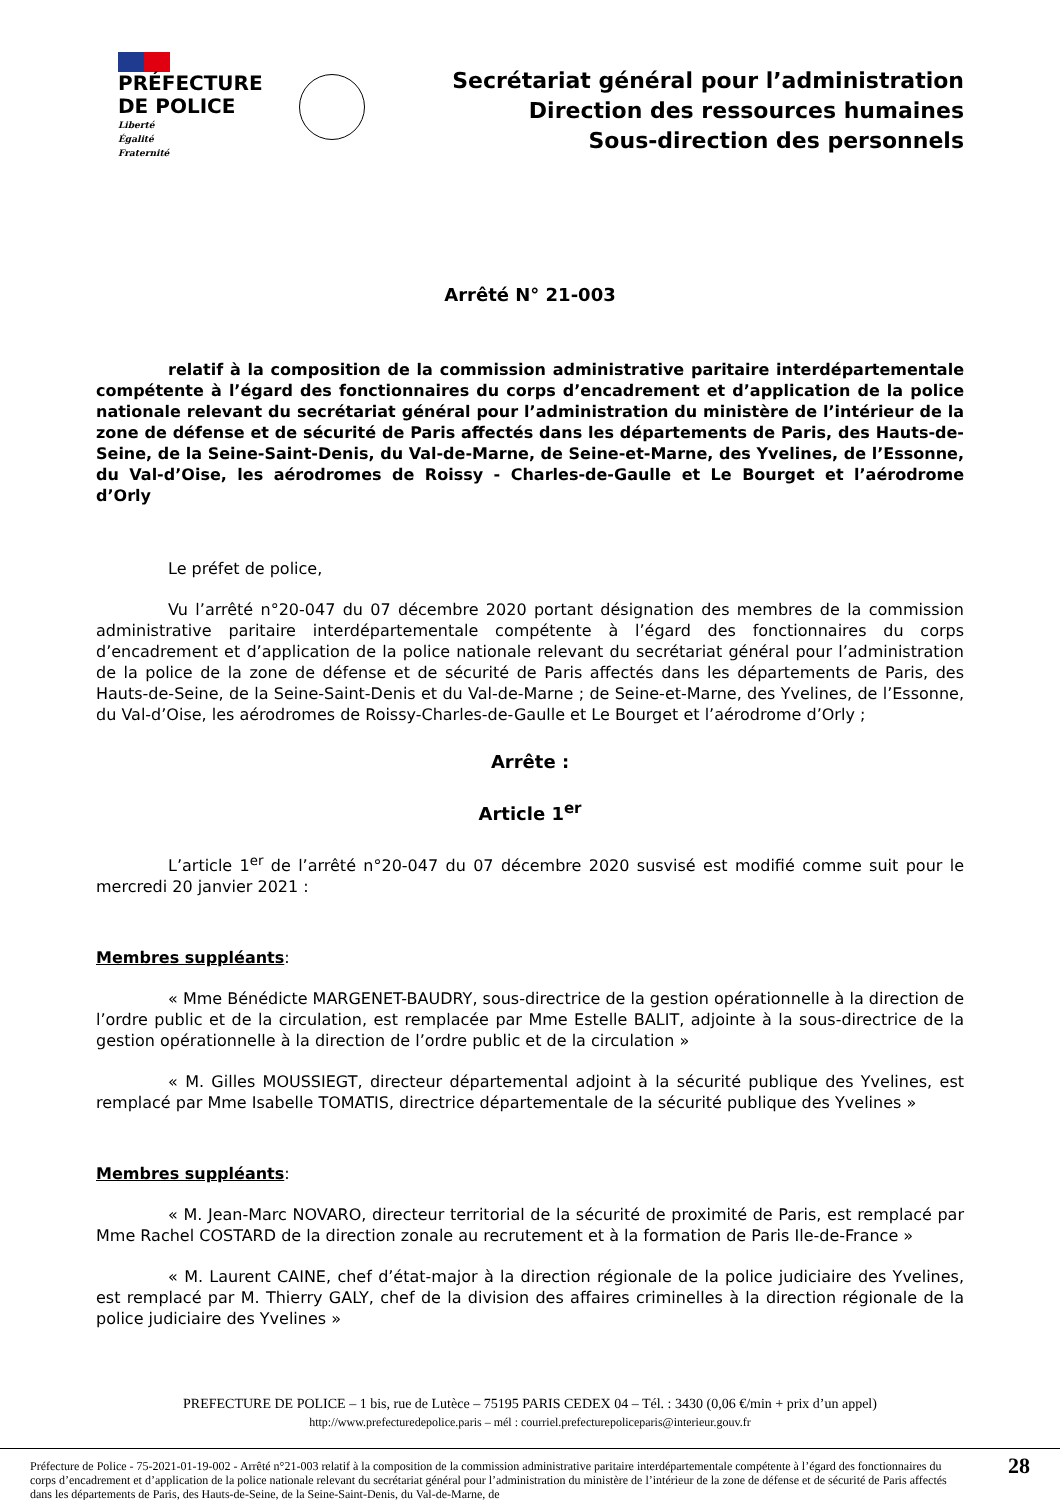PRÉFECTURE
DE POLICE
Liberté
Égalité
Fraternité
Secrétariat général pour l’administration
Direction des ressources humaines
Sous-direction des personnels
Arrêté N° 21-003
relatif à la composition de la commission administrative paritaire interdépartementale compétente à l’égard des fonctionnaires du corps d’encadrement et d’application de la police nationale relevant du secrétariat général pour l’administration du ministère de l’intérieur de la zone de défense et de sécurité de Paris affectés dans les départements de Paris, des Hauts-de-Seine, de la Seine-Saint-Denis, du Val-de-Marne, de Seine-et-Marne, des Yvelines, de l’Essonne, du Val-d’Oise, les aérodromes de Roissy - Charles-de-Gaulle et Le Bourget et l’aérodrome d’Orly
Le préfet de police,
Vu l’arrêté n°20-047 du 07 décembre 2020 portant désignation des membres de la commission administrative paritaire interdépartementale compétente à l’égard des fonctionnaires du corps d’encadrement et d’application de la police nationale relevant du secrétariat général pour l’administration de la police de la zone de défense et de sécurité de Paris affectés dans les départements de Paris, des Hauts-de-Seine, de la Seine-Saint-Denis et du Val-de-Marne ; de Seine-et-Marne, des Yvelines, de l’Essonne, du Val-d’Oise, les aérodromes de Roissy-Charles-de-Gaulle et Le Bourget et l’aérodrome d’Orly ;
Arrête :
Article 1<sup>er</sup>
L’article 1<sup>er</sup> de l’arrêté n°20-047 du 07 décembre 2020 susvisé est modifié comme suit pour le mercredi 20 janvier 2021 :
Membres suppléants:
« Mme Bénédicte MARGENET-BAUDRY, sous-directrice de la gestion opérationnelle à la direction de l’ordre public et de la circulation, est remplacée par Mme Estelle BALIT, adjointe à la sous-directrice de la gestion opérationnelle à la direction de l’ordre public et de la circulation »
« M. Gilles MOUSSIEGT, directeur départemental adjoint à la sécurité publique des Yvelines, est remplacé par Mme Isabelle TOMATIS, directrice départementale de la sécurité publique des Yvelines »
Membres suppléants:
« M. Jean-Marc NOVARO, directeur territorial de la sécurité de proximité de Paris, est remplacé par Mme Rachel COSTARD de la direction zonale au recrutement et à la formation de Paris Ile-de-France »
« M. Laurent CAINE, chef d’état-major à la direction régionale de la police judiciaire des Yvelines, est remplacé par M. Thierry GALY, chef de la division des affaires criminelles à la direction régionale de la police judiciaire des Yvelines »
PREFECTURE DE POLICE – 1 bis, rue de Lutèce – 75195 PARIS CEDEX 04 – Tél. : 3430 (0,06 €/min + prix d’un appel)
http://www.prefecturedepolice.paris – mél : courriel.prefecturepoliceparis@interieur.gouv.fr
Préfecture de Police - 75-2021-01-19-002 - Arrêté n°21-003 relatif à la composition de la commission administrative paritaire interdépartementale compétente à l’égard des fonctionnaires du corps d’encadrement et d’application de la police nationale relevant du secrétariat général pour l’administration du ministère de l’intérieur de la zone de défense et de sécurité de Paris affectés dans les départements de Paris, des Hauts-de-Seine, de la Seine-Saint-Denis, du Val-de-Marne, de
28